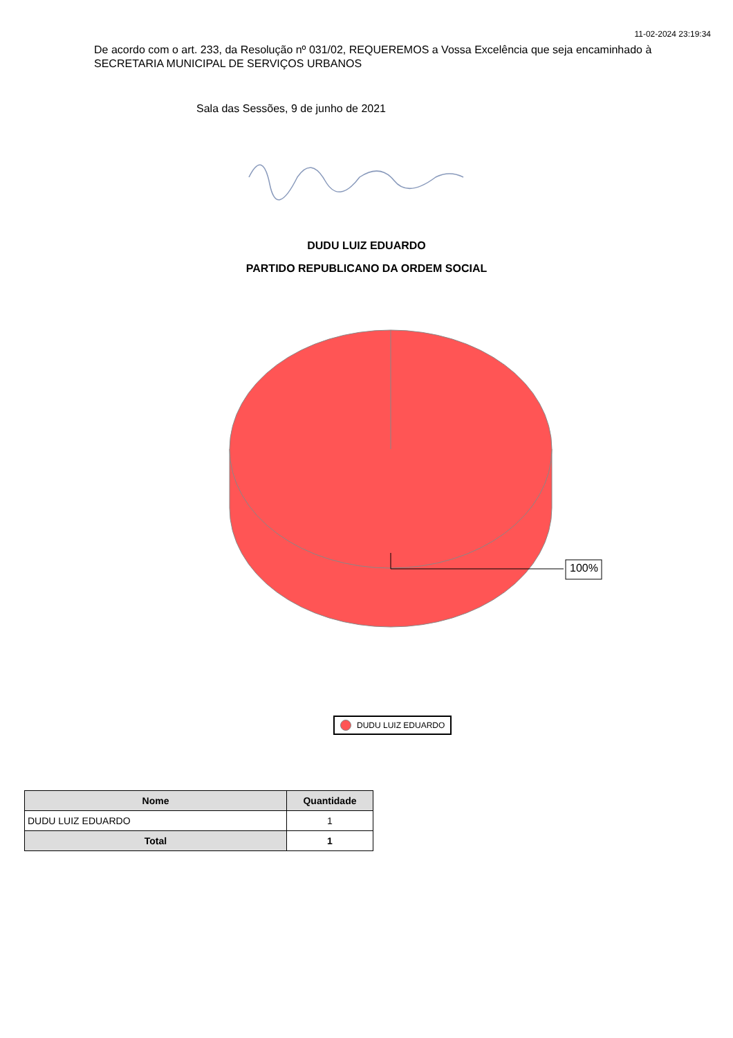11-02-2024 23:19:34
De acordo com o art. 233, da Resolução nº 031/02, REQUEREMOS a Vossa Excelência que seja encaminhado à SECRETARIA MUNICIPAL DE SERVIÇOS URBANOS
Sala das Sessões, 9 de junho de 2021
DUDU LUIZ EDUARDO
PARTIDO REPUBLICANO DA ORDEM SOCIAL
100%
DUDU LUIZ EDUARDO
| Nome | Quantidade |
| --- | --- |
| DUDU LUIZ EDUARDO | 1 |
| Total | 1 |